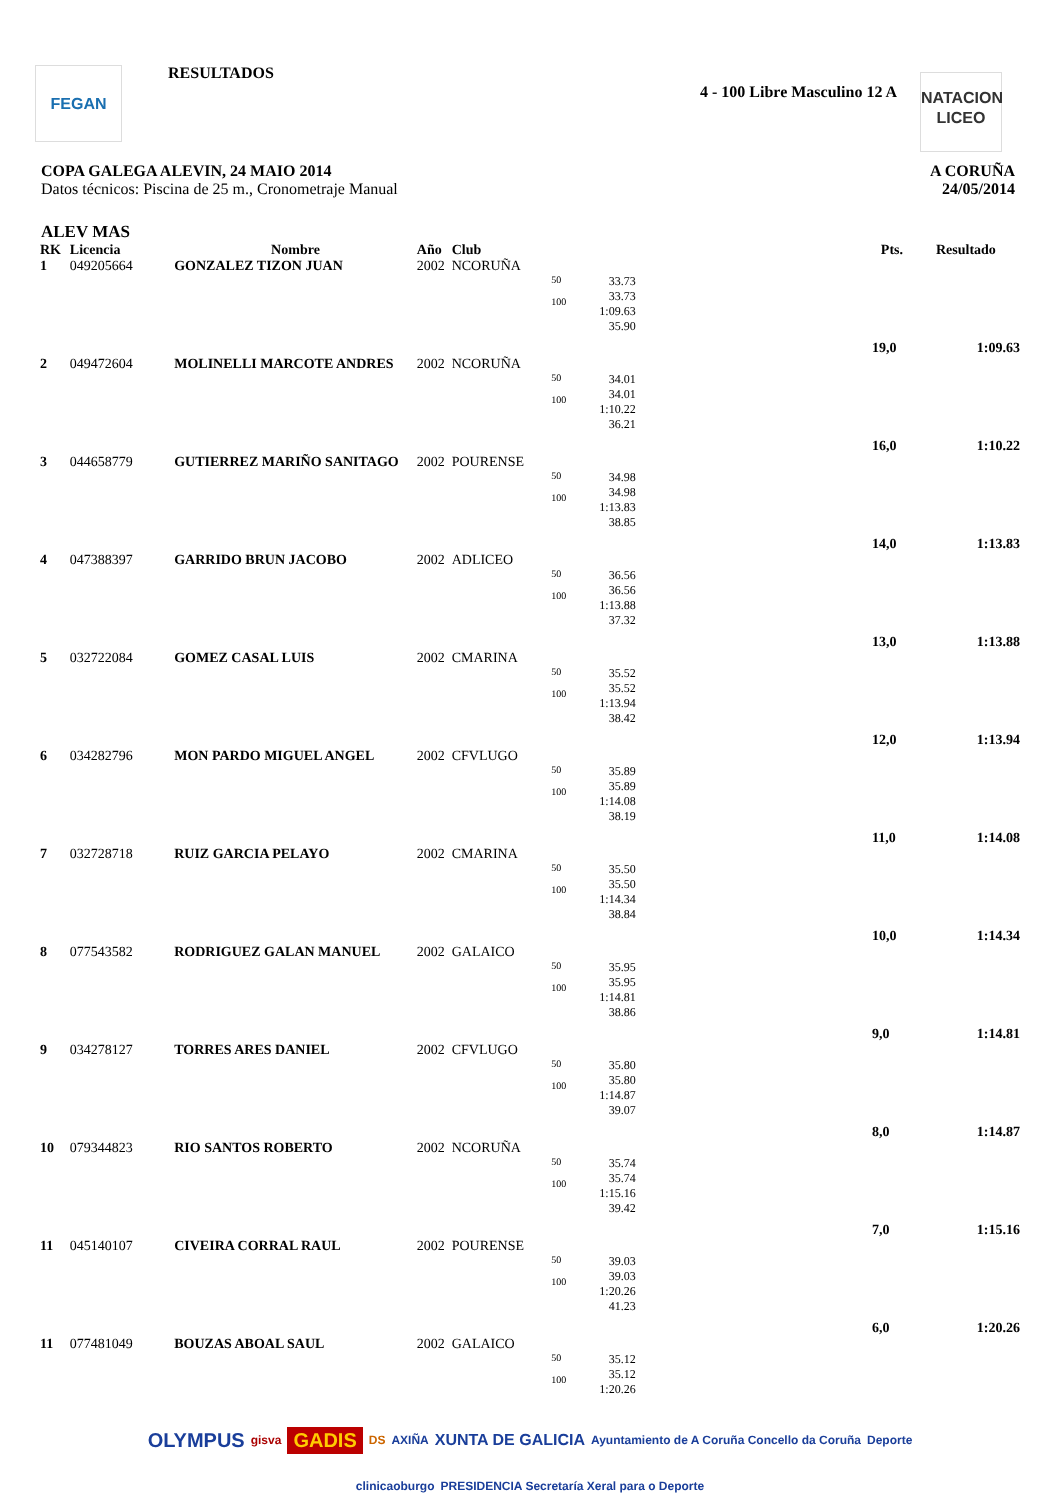FEGAN RESULTADOS
4 - 100 Libre Masculino 12 A
NATACION
LICEO
COPA GALEGA ALEVIN, 24 MAIO 2014
Datos técnicos: Piscina de 25 m., Cronometraje Manual
A CORUÑA
24/05/2014
ALEV MAS
| RK | Licencia | Nombre | Año | Club | | | | Pts. | Resultado |
| --- | --- | --- | --- | --- | --- | --- | --- | --- | --- |
| 1 | 049205664 | GONZALEZ TIZON JUAN | 2002 | NCORUÑA | | | | | |
| | | | | | 50 100 | 33.73 33.73 1:09.63 35.90 | | 19,0 | 1:09.63 |
| 2 | 049472604 | MOLINELLI MARCOTE ANDRES | 2002 | NCORUÑA | | | | | |
| | | | | | 50 100 | 34.01 34.01 1:10.22 36.21 | | 16,0 | 1:10.22 |
| 3 | 044658779 | GUTIERREZ MARIÑO SANITAGO | 2002 | POURENSE | | | | | |
| | | | | | 50 100 | 34.98 34.98 1:13.83 38.85 | | 14,0 | 1:13.83 |
| 4 | 047388397 | GARRIDO BRUN JACOBO | 2002 | ADLICEO | | | | | |
| | | | | | 50 100 | 36.56 36.56 1:13.88 37.32 | | 13,0 | 1:13.88 |
| 5 | 032722084 | GOMEZ CASAL LUIS | 2002 | CMARINA | | | | | |
| | | | | | 50 100 | 35.52 35.52 1:13.94 38.42 | | 12,0 | 1:13.94 |
| 6 | 034282796 | MON PARDO MIGUEL ANGEL | 2002 | CFVLUGO | | | | | |
| | | | | | 50 100 | 35.89 35.89 1:14.08 38.19 | | 11,0 | 1:14.08 |
| 7 | 032728718 | RUIZ GARCIA PELAYO | 2002 | CMARINA | | | | | |
| | | | | | 50 100 | 35.50 35.50 1:14.34 38.84 | | 10,0 | 1:14.34 |
| 8 | 077543582 | RODRIGUEZ GALAN MANUEL | 2002 | GALAICO | | | | | |
| | | | | | 50 100 | 35.95 35.95 1:14.81 38.86 | | 9,0 | 1:14.81 |
| 9 | 034278127 | TORRES ARES DANIEL | 2002 | CFVLUGO | | | | | |
| | | | | | 50 100 | 35.80 35.80 1:14.87 39.07 | | 8,0 | 1:14.87 |
| 10 | 079344823 | RIO SANTOS ROBERTO | 2002 | NCORUÑA | | | | | |
| | | | | | 50 100 | 35.74 35.74 1:15.16 39.42 | | 7,0 | 1:15.16 |
| 11 | 045140107 | CIVEIRA CORRAL RAUL | 2002 | POURENSE | | | | | |
| | | | | | 50 100 | 39.03 39.03 1:20.26 41.23 | | 6,0 | 1:20.26 |
| 11 | 077481049 | BOUZAS ABOAL SAUL | 2002 | GALAICO | | | | | |
| | | | | | 50 100 | 35.12 35.12 1:20.26 | | | |
OLYMPUS gisva GADIS DS AXIÑA XUNTA DE GALICIA Ayuntamiento de A Coruña Concello da Coruña Deporte clinicaoburgo PRESIDENCIA Secretaría Xeral para o Deporte